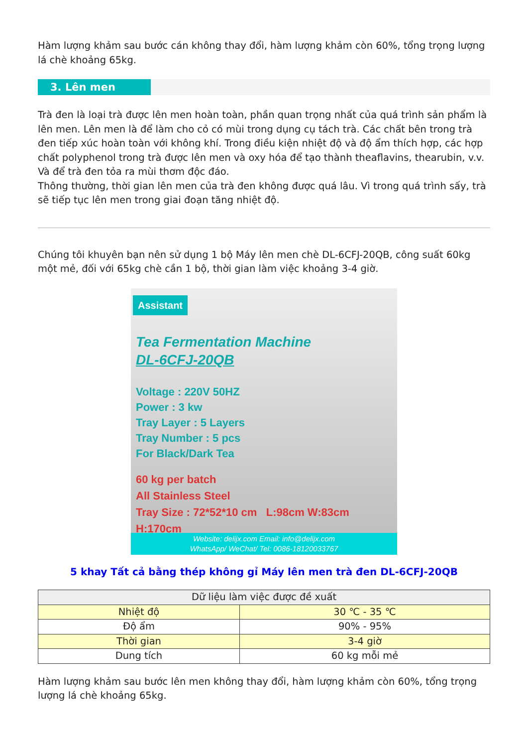Hàm lượng khảm sau bước cán không thay đổi, hàm lượng khảm còn 60%, tổng trọng lượng lá chè khoảng 65kg.
3. Lên men
Trà đen là loại trà được lên men hoàn toàn, phần quan trọng nhất của quá trình sản phẩm là lên men. Lên men là để làm cho cỏ có mùi trong dụng cụ tách trà. Các chất bên trong trà đen tiếp xúc hoàn toàn với không khí. Trong điều kiện nhiệt độ và độ ẩm thích hợp, các hợp chất polyphenol trong trà được lên men và oxy hóa để tạo thành theaflavins, thearubin, v.v. Và để trà đen tỏa ra mùi thơm độc đáo.
Thông thường, thời gian lên men của trà đen không được quá lâu. Vì trong quá trình sấy, trà sẽ tiếp tục lên men trong giai đoạn tăng nhiệt độ.
Chúng tôi khuyên bạn nên sử dụng 1 bộ Máy lên men chè DL-6CFJ-20QB, công suất 60kg một mẻ, đối với 65kg chè cần 1 bộ, thời gian làm việc khoảng 3-4 giờ.
Assistant
Tea Fermentation Machine
DL-6CFJ-20QB
Voltage : 220V 50HZ
Power : 3 kw
Tray Layer : 5 Layers
Tray Number : 5 pcs
For Black/Dark Tea
60 kg per batch
All Stainless Steel
Tray Size : 72*52*10 cm L:98cm W:83cm H:170cm
Website: delijx.com Email: info@delijx.com
WhatsApp/ WeChat/ Tel: 0086-18120033767
5 khay Tất cả bằng thép không gỉ Máy lên men trà đen DL-6CFJ-20QB
| Dữ liệu làm việc được đề xuất | |
| --- | --- |
| Nhiệt độ | 30 ℃ - 35 ℃ |
| Độ ẩm | 90% - 95% |
| Thời gian | 3-4 giờ |
| Dung tích | 60 kg mỗi mẻ |
Hàm lượng khảm sau bước lên men không thay đổi, hàm lượng khảm còn 60%, tổng trọng lượng lá chè khoảng 65kg.